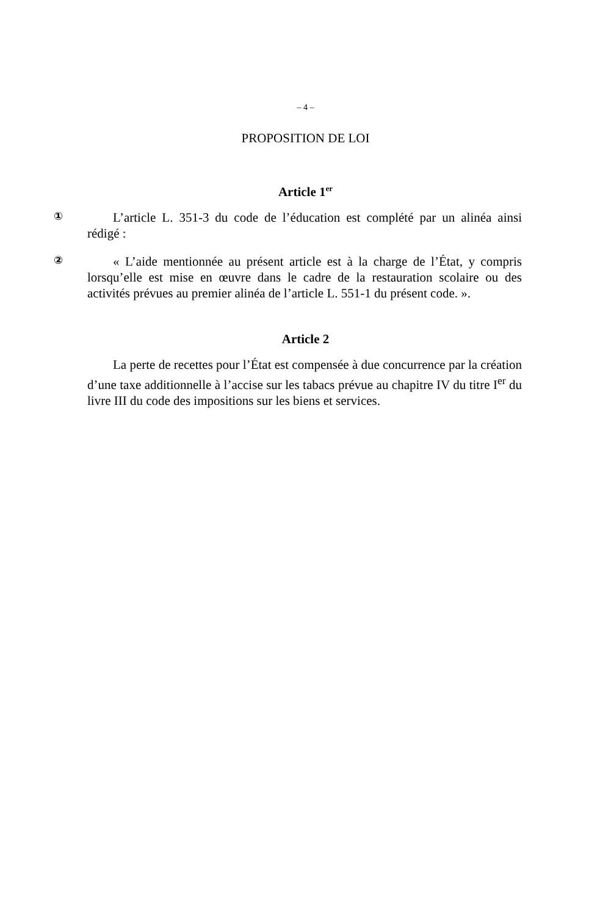– 4 –
PROPOSITION DE LOI
Article 1<sup>er</sup>
①
L’article L. 351-3 du code de l’éducation est complété par un alinéa ainsi rédigé :
②
« L’aide mentionnée au présent article est à la charge de l’État, y compris lorsqu’elle est mise en œuvre dans le cadre de la restauration scolaire ou des activités prévues au premier alinéa de l’article L. 551-1 du présent code. ».
Article 2
La perte de recettes pour l’État est compensée à due concurrence par la création d’une taxe additionnelle à l’accise sur les tabacs prévue au chapitre IV du titre I<sup>er</sup> du livre III du code des impositions sur les biens et services.